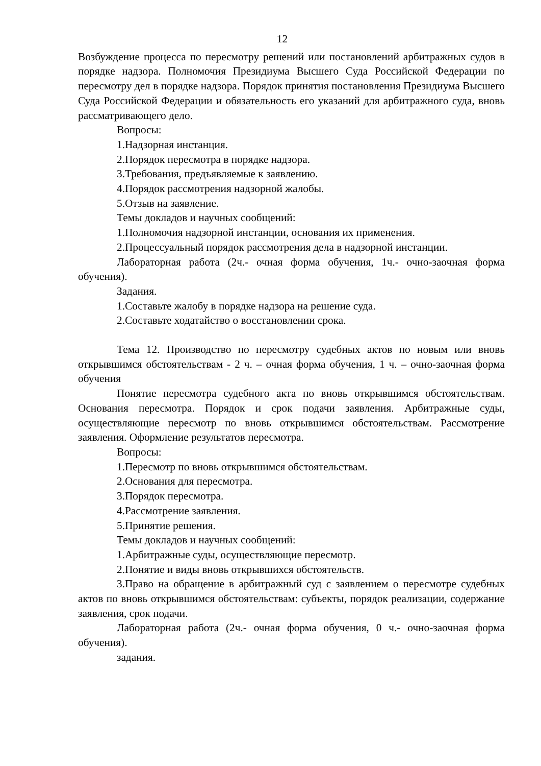12
Возбуждение процесса по пересмотру решений или постановлений арбитражных судов в порядке надзора. Полномочия Президиума Высшего Суда Российской Федерации по пересмотру дел в порядке надзора. Порядок принятия постановления Президиума Высшего Суда Российской Федерации и обязательность его указаний для арбитражного суда, вновь рассматривающего дело.
Вопросы:
1.Надзорная инстанция.
2.Порядок пересмотра в порядке надзора.
3.Требования, предъявляемые к заявлению.
4.Порядок рассмотрения надзорной жалобы.
5.Отзыв на заявление.
Темы докладов и научных сообщений:
1.Полномочия надзорной инстанции, основания их применения.
2.Процессуальный порядок рассмотрения дела в надзорной инстанции.
Лабораторная работа (2ч.- очная форма обучения, 1ч.- очно-заочная форма обучения).
Задания.
1.Составьте жалобу в порядке надзора на решение суда.
2.Составьте ходатайство о восстановлении срока.
Тема 12. Производство по пересмотру судебных актов по новым или вновь открывшимся обстоятельствам - 2 ч. – очная форма обучения, 1 ч. – очно-заочная форма обучения
Понятие пересмотра судебного акта по вновь открывшимся обстоятельствам. Основания пересмотра. Порядок и срок подачи заявления. Арбитражные суды, осуществляющие пересмотр по вновь открывшимся обстоятельствам. Рассмотрение заявления. Оформление результатов пересмотра.
Вопросы:
1.Пересмотр по вновь открывшимся обстоятельствам.
2.Основания для пересмотра.
3.Порядок пересмотра.
4.Рассмотрение заявления.
5.Принятие решения.
Темы докладов и научных сообщений:
1.Арбитражные суды, осуществляющие пересмотр.
2.Понятие и виды вновь открывшихся обстоятельств.
3.Право на обращение в арбитражный суд с заявлением о пересмотре судебных актов по вновь открывшимся обстоятельствам: субъекты, порядок реализации, содержание заявления, срок подачи.
Лабораторная работа (2ч.- очная форма обучения, 0 ч.- очно-заочная форма обучения).
задания.